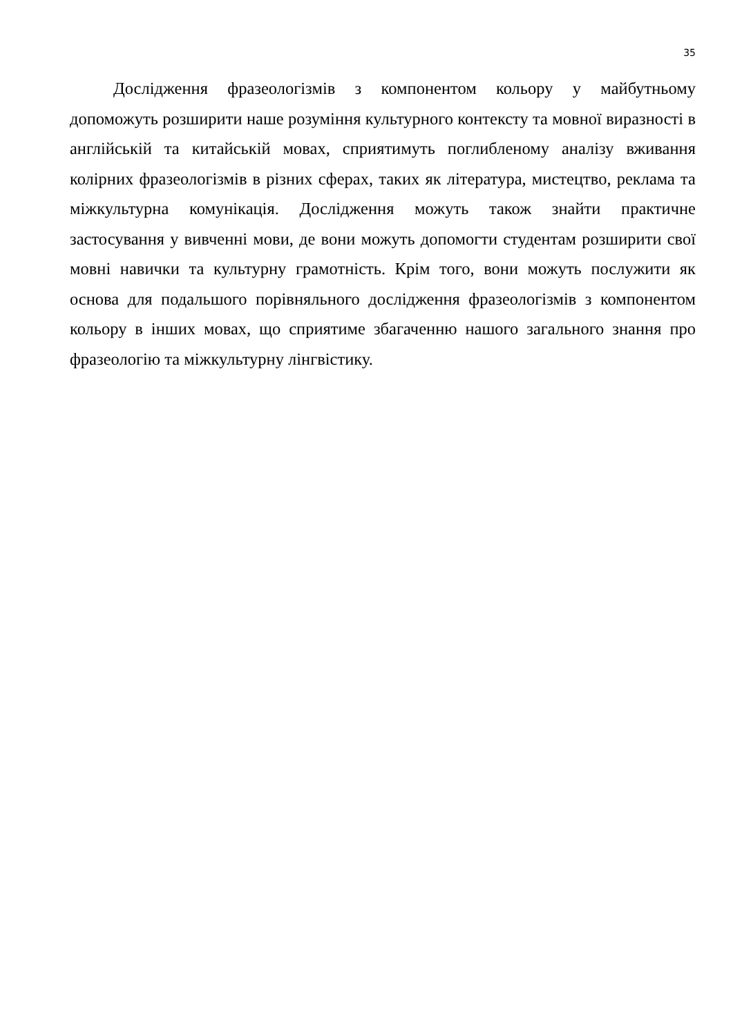35
Дослідження фразеологізмів з компонентом кольору у майбутньому допоможуть розширити наше розуміння культурного контексту та мовної виразності в англійській та китайській мовах, сприятимуть поглибленому аналізу вживання колірних фразеологізмів в різних сферах, таких як література, мистецтво, реклама та міжкультурна комунікація. Дослідження можуть також знайти практичне застосування у вивченні мови, де вони можуть допомогти студентам розширити свої мовні навички та культурну грамотність. Крім того, вони можуть послужити як основа для подальшого порівняльного дослідження фразеологізмів з компонентом кольору в інших мовах, що сприятиме збагаченню нашого загального знання про фразеологію та міжкультурну лінгвістику.